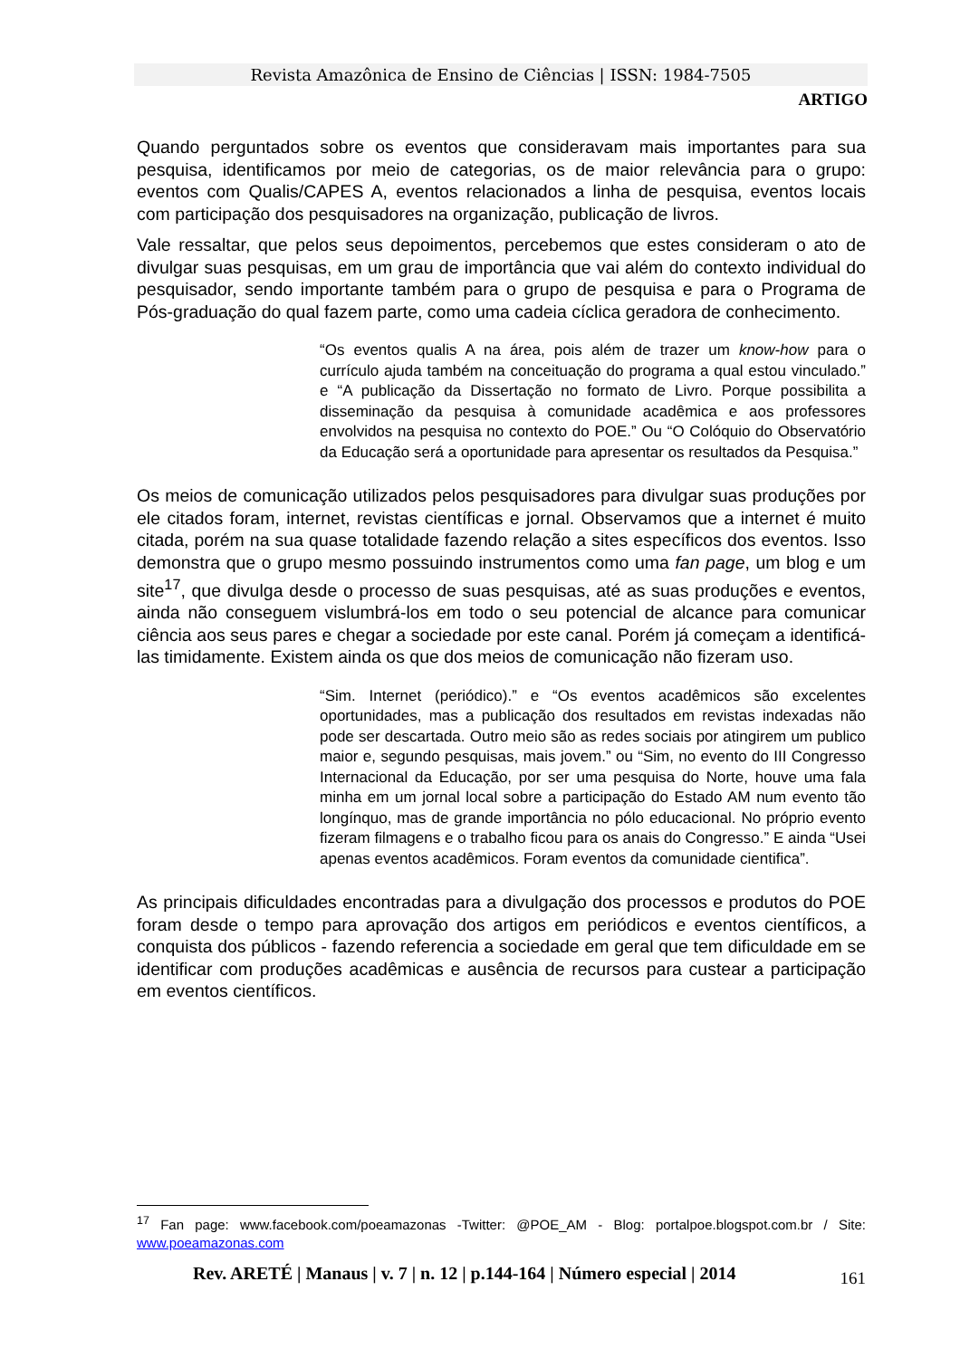Revista Amazônica de Ensino de Ciências | ISSN: 1984-7505
ARTIGO
Quando perguntados sobre os eventos que consideravam mais importantes para sua pesquisa, identificamos por meio de categorias, os de maior relevância para o grupo: eventos com Qualis/CAPES A, eventos relacionados a linha de pesquisa, eventos locais com participação dos pesquisadores na organização, publicação de livros.
Vale ressaltar, que pelos seus depoimentos, percebemos que estes consideram o ato de divulgar suas pesquisas, em um grau de importância que vai além do contexto individual do pesquisador, sendo importante também para o grupo de pesquisa e para o Programa de Pós-graduação do qual fazem parte, como uma cadeia cíclica geradora de conhecimento.
“Os eventos qualis A na área, pois além de trazer um know-how para o currículo ajuda também na conceituação do programa a qual estou vinculado.” e “A publicação da Dissertação no formato de Livro. Porque possibilita a disseminação da pesquisa à comunidade acadêmica e aos professores envolvidos na pesquisa no contexto do POE.” Ou “O Colóquio do Observatório da Educação será a oportunidade para apresentar os resultados da Pesquisa.”
Os meios de comunicação utilizados pelos pesquisadores para divulgar suas produções por ele citados foram, internet, revistas científicas e jornal. Observamos que a internet é muito citada, porém na sua quase totalidade fazendo relação a sites específicos dos eventos. Isso demonstra que o grupo mesmo possuindo instrumentos como uma fan page, um blog e um site<sup>17</sup>, que divulga desde o processo de suas pesquisas, até as suas produções e eventos, ainda não conseguem vislumbrá-los em todo o seu potencial de alcance para comunicar ciência aos seus pares e chegar a sociedade por este canal. Porém já começam a identificá-las timidamente. Existem ainda os que dos meios de comunicação não fizeram uso.
“Sim. Internet (periódico).” e “Os eventos acadêmicos são excelentes oportunidades, mas a publicação dos resultados em revistas indexadas não pode ser descartada. Outro meio são as redes sociais por atingirem um publico maior e, segundo pesquisas, mais jovem.” ou “Sim, no evento do III Congresso Internacional da Educação, por ser uma pesquisa do Norte, houve uma fala minha em um jornal local sobre a participação do Estado AM num evento tão longínquo, mas de grande importância no pólo educacional. No próprio evento fizeram filmagens e o trabalho ficou para os anais do Congresso.” E ainda “Usei apenas eventos acadêmicos. Foram eventos da comunidade cientifica”.
As principais dificuldades encontradas para a divulgação dos processos e produtos do POE foram desde o tempo para aprovação dos artigos em periódicos e eventos científicos, a conquista dos públicos - fazendo referencia a sociedade em geral que tem dificuldade em se identificar com produções acadêmicas e ausência de recursos para custear a participação em eventos científicos.
<sup>17</sup> Fan page: www.facebook.com/poeamazonas -Twitter: @POE_AM - Blog: portalpoe.blogspot.com.br / Site: www.poeamazonas.com
161 Rev. ARETÉ | Manaus | v. 7 | n. 12 | p.144-164 | Número especial | 2014